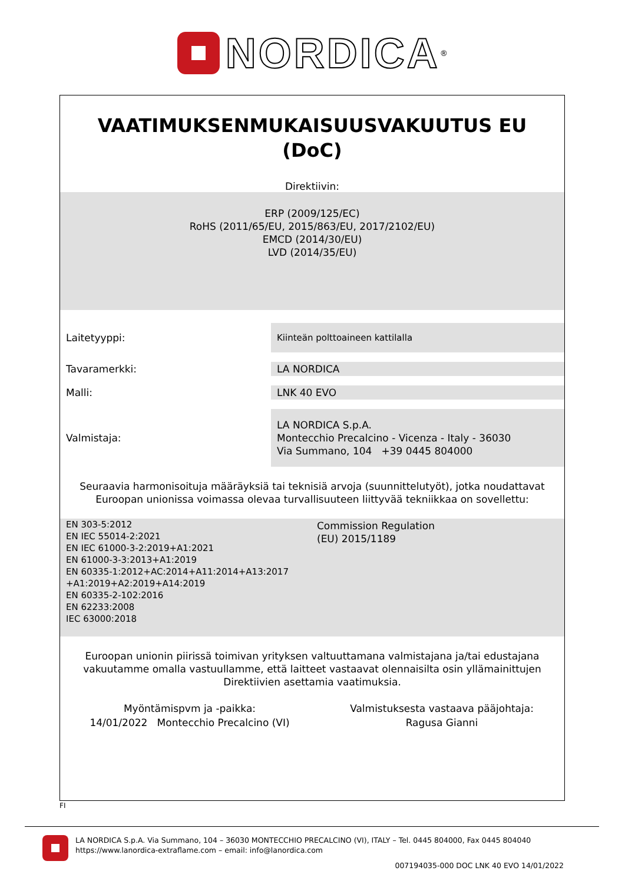NORDICA<sup>®</sup>
VAATIMUKSENMUKAISUUSVAKUUTUS EU
(DoC)
Direktiivin:
ERP (2009/125/EC)
RoHS (2011/65/EU, 2015/863/EU, 2017/2102/EU)
EMCD (2014/30/EU)
LVD (2014/35/EU)
Laitetyyppi:
Kiinteän polttoaineen kattilalla
Tavaramerkki: LA NORDICA
Malli: LNK 40 EVO
Valmistaja:
LA NORDICA S.p.A.
Montecchio Precalcino - Vicenza - Italy - 36030
Via Summano, 104 +39 0445 804000
Seuraavia harmonisoituja määräyksiä tai teknisiä arvoja (suunnittelutyöt), jotka noudattavat
Euroopan unionissa voimassa olevaa turvallisuuteen liittyvää tekniikkaa on sovellettu:
| EN 303-5:2012 EN IEC 55014-2:2021 EN IEC 61000-3-2:2019+A1:2021 EN 61000-3-3:2013+A1:2019 EN 60335-1:2012+AC:2014+A11:2014+A13:2017 +A1:2019+A2:2019+A14:2019 EN 60335-2-102:2016 EN 62233:2008 IEC 63000:2018 | Commission Regulation (EU) 2015/1189 |
Euroopan unionin piirissä toimivan yrityksen valtuuttamana valmistajana ja/tai edustajana
vakuutamme omalla vastuullamme, että laitteet vastaavat olennaisilta osin yllämainittujen
Direktiivien asettamia vaatimuksia.
Myöntämispvm ja -paikka:
14/01/2022 Montecchio Precalcino (VI)
Valmistuksesta vastaava pääjohtaja:
Ragusa Gianni
FI
LA NORDICA S.p.A. Via Summano, 104 – 36030 MONTECCHIO PRECALCINO (VI), ITALY – Tel. 0445 804000, Fax 0445 804040
https://www.lanordica-extraflame.com – email: info@lanordica.com
007194035-000 DOC LNK 40 EVO 14/01/2022